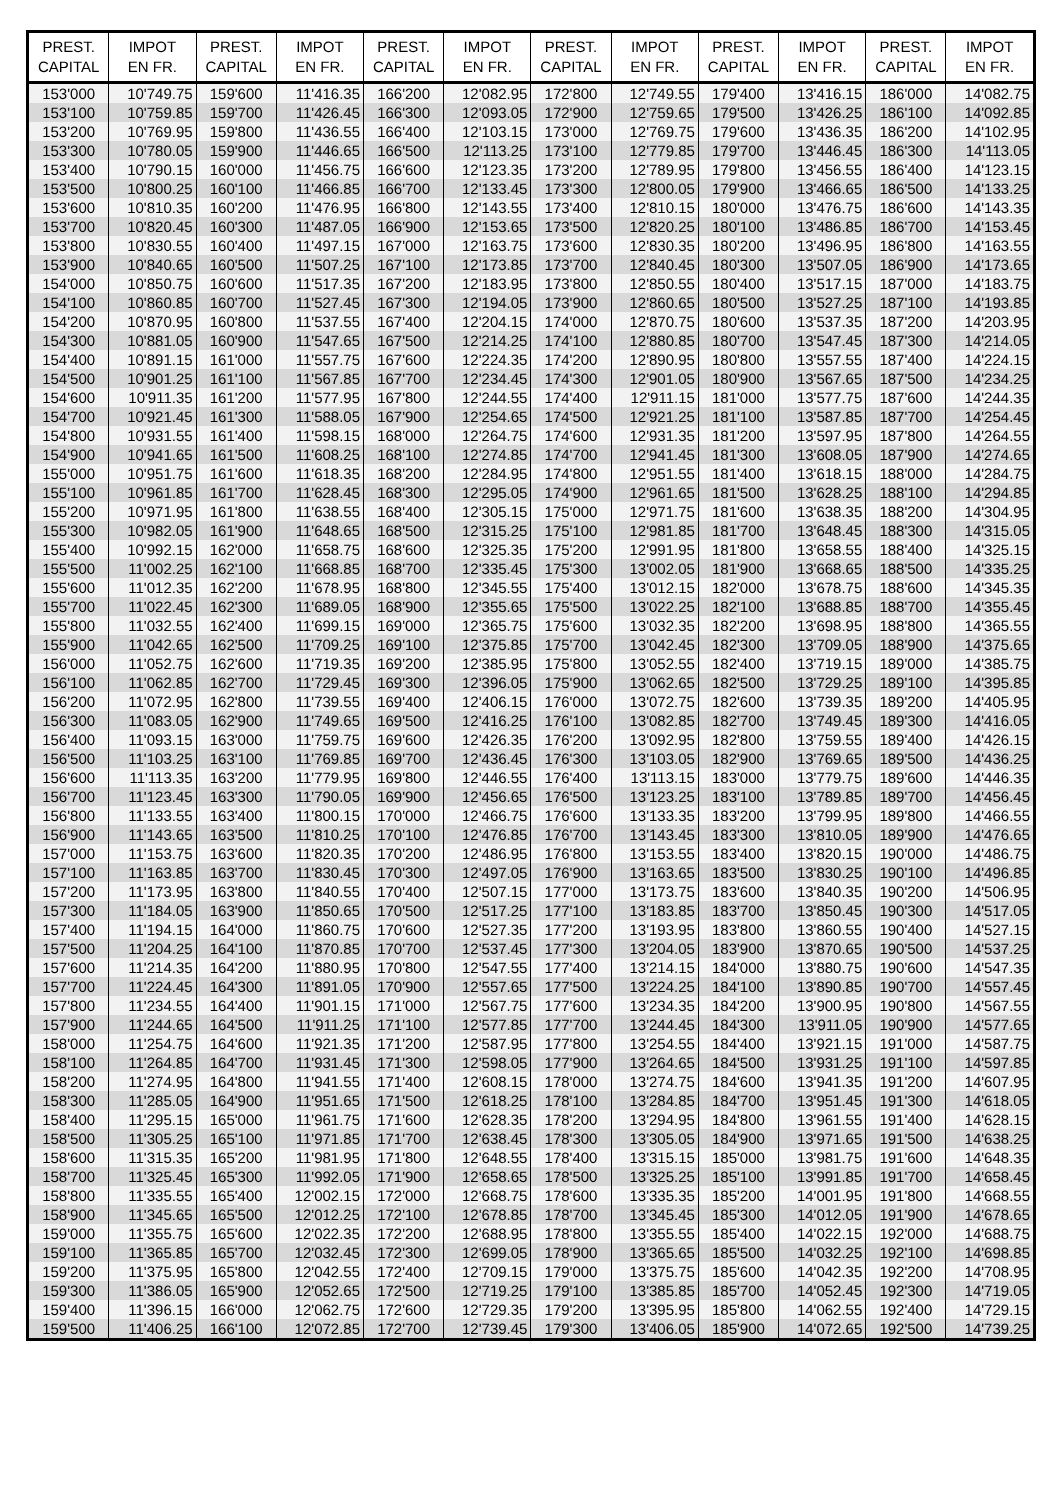| PREST. CAPITAL | IMPOT EN FR. | PREST. CAPITAL | IMPOT EN FR. | PREST. CAPITAL | IMPOT EN FR. | PREST. CAPITAL | IMPOT EN FR. | PREST. CAPITAL | IMPOT EN FR. | PREST. CAPITAL | IMPOT EN FR. |
| --- | --- | --- | --- | --- | --- | --- | --- | --- | --- | --- | --- |
| 153'000 | 10'749.75 | 159'600 | 11'416.35 | 166'200 | 12'082.95 | 172'800 | 12'749.55 | 179'400 | 13'416.15 | 186'000 | 14'082.75 |
| 153'100 | 10'759.85 | 159'700 | 11'426.45 | 166'300 | 12'093.05 | 172'900 | 12'759.65 | 179'500 | 13'426.25 | 186'100 | 14'092.85 |
| 153'200 | 10'769.95 | 159'800 | 11'436.55 | 166'400 | 12'103.15 | 173'000 | 12'769.75 | 179'600 | 13'436.35 | 186'200 | 14'102.95 |
| 153'300 | 10'780.05 | 159'900 | 11'446.65 | 166'500 | 12'113.25 | 173'100 | 12'779.85 | 179'700 | 13'446.45 | 186'300 | 14'113.05 |
| 153'400 | 10'790.15 | 160'000 | 11'456.75 | 166'600 | 12'123.35 | 173'200 | 12'789.95 | 179'800 | 13'456.55 | 186'400 | 14'123.15 |
| 153'500 | 10'800.25 | 160'100 | 11'466.85 | 166'700 | 12'133.45 | 173'300 | 12'800.05 | 179'900 | 13'466.65 | 186'500 | 14'133.25 |
| 153'600 | 10'810.35 | 160'200 | 11'476.95 | 166'800 | 12'143.55 | 173'400 | 12'810.15 | 180'000 | 13'476.75 | 186'600 | 14'143.35 |
| 153'700 | 10'820.45 | 160'300 | 11'487.05 | 166'900 | 12'153.65 | 173'500 | 12'820.25 | 180'100 | 13'486.85 | 186'700 | 14'153.45 |
| 153'800 | 10'830.55 | 160'400 | 11'497.15 | 167'000 | 12'163.75 | 173'600 | 12'830.35 | 180'200 | 13'496.95 | 186'800 | 14'163.55 |
| 153'900 | 10'840.65 | 160'500 | 11'507.25 | 167'100 | 12'173.85 | 173'700 | 12'840.45 | 180'300 | 13'507.05 | 186'900 | 14'173.65 |
| 154'000 | 10'850.75 | 160'600 | 11'517.35 | 167'200 | 12'183.95 | 173'800 | 12'850.55 | 180'400 | 13'517.15 | 187'000 | 14'183.75 |
| 154'100 | 10'860.85 | 160'700 | 11'527.45 | 167'300 | 12'194.05 | 173'900 | 12'860.65 | 180'500 | 13'527.25 | 187'100 | 14'193.85 |
| 154'200 | 10'870.95 | 160'800 | 11'537.55 | 167'400 | 12'204.15 | 174'000 | 12'870.75 | 180'600 | 13'537.35 | 187'200 | 14'203.95 |
| 154'300 | 10'881.05 | 160'900 | 11'547.65 | 167'500 | 12'214.25 | 174'100 | 12'880.85 | 180'700 | 13'547.45 | 187'300 | 14'214.05 |
| 154'400 | 10'891.15 | 161'000 | 11'557.75 | 167'600 | 12'224.35 | 174'200 | 12'890.95 | 180'800 | 13'557.55 | 187'400 | 14'224.15 |
| 154'500 | 10'901.25 | 161'100 | 11'567.85 | 167'700 | 12'234.45 | 174'300 | 12'901.05 | 180'900 | 13'567.65 | 187'500 | 14'234.25 |
| 154'600 | 10'911.35 | 161'200 | 11'577.95 | 167'800 | 12'244.55 | 174'400 | 12'911.15 | 181'000 | 13'577.75 | 187'600 | 14'244.35 |
| 154'700 | 10'921.45 | 161'300 | 11'588.05 | 167'900 | 12'254.65 | 174'500 | 12'921.25 | 181'100 | 13'587.85 | 187'700 | 14'254.45 |
| 154'800 | 10'931.55 | 161'400 | 11'598.15 | 168'000 | 12'264.75 | 174'600 | 12'931.35 | 181'200 | 13'597.95 | 187'800 | 14'264.55 |
| 154'900 | 10'941.65 | 161'500 | 11'608.25 | 168'100 | 12'274.85 | 174'700 | 12'941.45 | 181'300 | 13'608.05 | 187'900 | 14'274.65 |
| 155'000 | 10'951.75 | 161'600 | 11'618.35 | 168'200 | 12'284.95 | 174'800 | 12'951.55 | 181'400 | 13'618.15 | 188'000 | 14'284.75 |
| 155'100 | 10'961.85 | 161'700 | 11'628.45 | 168'300 | 12'295.05 | 174'900 | 12'961.65 | 181'500 | 13'628.25 | 188'100 | 14'294.85 |
| 155'200 | 10'971.95 | 161'800 | 11'638.55 | 168'400 | 12'305.15 | 175'000 | 12'971.75 | 181'600 | 13'638.35 | 188'200 | 14'304.95 |
| 155'300 | 10'982.05 | 161'900 | 11'648.65 | 168'500 | 12'315.25 | 175'100 | 12'981.85 | 181'700 | 13'648.45 | 188'300 | 14'315.05 |
| 155'400 | 10'992.15 | 162'000 | 11'658.75 | 168'600 | 12'325.35 | 175'200 | 12'991.95 | 181'800 | 13'658.55 | 188'400 | 14'325.15 |
| 155'500 | 11'002.25 | 162'100 | 11'668.85 | 168'700 | 12'335.45 | 175'300 | 13'002.05 | 181'900 | 13'668.65 | 188'500 | 14'335.25 |
| 155'600 | 11'012.35 | 162'200 | 11'678.95 | 168'800 | 12'345.55 | 175'400 | 13'012.15 | 182'000 | 13'678.75 | 188'600 | 14'345.35 |
| 155'700 | 11'022.45 | 162'300 | 11'689.05 | 168'900 | 12'355.65 | 175'500 | 13'022.25 | 182'100 | 13'688.85 | 188'700 | 14'355.45 |
| 155'800 | 11'032.55 | 162'400 | 11'699.15 | 169'000 | 12'365.75 | 175'600 | 13'032.35 | 182'200 | 13'698.95 | 188'800 | 14'365.55 |
| 155'900 | 11'042.65 | 162'500 | 11'709.25 | 169'100 | 12'375.85 | 175'700 | 13'042.45 | 182'300 | 13'709.05 | 188'900 | 14'375.65 |
| 156'000 | 11'052.75 | 162'600 | 11'719.35 | 169'200 | 12'385.95 | 175'800 | 13'052.55 | 182'400 | 13'719.15 | 189'000 | 14'385.75 |
| 156'100 | 11'062.85 | 162'700 | 11'729.45 | 169'300 | 12'396.05 | 175'900 | 13'062.65 | 182'500 | 13'729.25 | 189'100 | 14'395.85 |
| 156'200 | 11'072.95 | 162'800 | 11'739.55 | 169'400 | 12'406.15 | 176'000 | 13'072.75 | 182'600 | 13'739.35 | 189'200 | 14'405.95 |
| 156'300 | 11'083.05 | 162'900 | 11'749.65 | 169'500 | 12'416.25 | 176'100 | 13'082.85 | 182'700 | 13'749.45 | 189'300 | 14'416.05 |
| 156'400 | 11'093.15 | 163'000 | 11'759.75 | 169'600 | 12'426.35 | 176'200 | 13'092.95 | 182'800 | 13'759.55 | 189'400 | 14'426.15 |
| 156'500 | 11'103.25 | 163'100 | 11'769.85 | 169'700 | 12'436.45 | 176'300 | 13'103.05 | 182'900 | 13'769.65 | 189'500 | 14'436.25 |
| 156'600 | 11'113.35 | 163'200 | 11'779.95 | 169'800 | 12'446.55 | 176'400 | 13'113.15 | 183'000 | 13'779.75 | 189'600 | 14'446.35 |
| 156'700 | 11'123.45 | 163'300 | 11'790.05 | 169'900 | 12'456.65 | 176'500 | 13'123.25 | 183'100 | 13'789.85 | 189'700 | 14'456.45 |
| 156'800 | 11'133.55 | 163'400 | 11'800.15 | 170'000 | 12'466.75 | 176'600 | 13'133.35 | 183'200 | 13'799.95 | 189'800 | 14'466.55 |
| 156'900 | 11'143.65 | 163'500 | 11'810.25 | 170'100 | 12'476.85 | 176'700 | 13'143.45 | 183'300 | 13'810.05 | 189'900 | 14'476.65 |
| 157'000 | 11'153.75 | 163'600 | 11'820.35 | 170'200 | 12'486.95 | 176'800 | 13'153.55 | 183'400 | 13'820.15 | 190'000 | 14'486.75 |
| 157'100 | 11'163.85 | 163'700 | 11'830.45 | 170'300 | 12'497.05 | 176'900 | 13'163.65 | 183'500 | 13'830.25 | 190'100 | 14'496.85 |
| 157'200 | 11'173.95 | 163'800 | 11'840.55 | 170'400 | 12'507.15 | 177'000 | 13'173.75 | 183'600 | 13'840.35 | 190'200 | 14'506.95 |
| 157'300 | 11'184.05 | 163'900 | 11'850.65 | 170'500 | 12'517.25 | 177'100 | 13'183.85 | 183'700 | 13'850.45 | 190'300 | 14'517.05 |
| 157'400 | 11'194.15 | 164'000 | 11'860.75 | 170'600 | 12'527.35 | 177'200 | 13'193.95 | 183'800 | 13'860.55 | 190'400 | 14'527.15 |
| 157'500 | 11'204.25 | 164'100 | 11'870.85 | 170'700 | 12'537.45 | 177'300 | 13'204.05 | 183'900 | 13'870.65 | 190'500 | 14'537.25 |
| 157'600 | 11'214.35 | 164'200 | 11'880.95 | 170'800 | 12'547.55 | 177'400 | 13'214.15 | 184'000 | 13'880.75 | 190'600 | 14'547.35 |
| 157'700 | 11'224.45 | 164'300 | 11'891.05 | 170'900 | 12'557.65 | 177'500 | 13'224.25 | 184'100 | 13'890.85 | 190'700 | 14'557.45 |
| 157'800 | 11'234.55 | 164'400 | 11'901.15 | 171'000 | 12'567.75 | 177'600 | 13'234.35 | 184'200 | 13'900.95 | 190'800 | 14'567.55 |
| 157'900 | 11'244.65 | 164'500 | 11'911.25 | 171'100 | 12'577.85 | 177'700 | 13'244.45 | 184'300 | 13'911.05 | 190'900 | 14'577.65 |
| 158'000 | 11'254.75 | 164'600 | 11'921.35 | 171'200 | 12'587.95 | 177'800 | 13'254.55 | 184'400 | 13'921.15 | 191'000 | 14'587.75 |
| 158'100 | 11'264.85 | 164'700 | 11'931.45 | 171'300 | 12'598.05 | 177'900 | 13'264.65 | 184'500 | 13'931.25 | 191'100 | 14'597.85 |
| 158'200 | 11'274.95 | 164'800 | 11'941.55 | 171'400 | 12'608.15 | 178'000 | 13'274.75 | 184'600 | 13'941.35 | 191'200 | 14'607.95 |
| 158'300 | 11'285.05 | 164'900 | 11'951.65 | 171'500 | 12'618.25 | 178'100 | 13'284.85 | 184'700 | 13'951.45 | 191'300 | 14'618.05 |
| 158'400 | 11'295.15 | 165'000 | 11'961.75 | 171'600 | 12'628.35 | 178'200 | 13'294.95 | 184'800 | 13'961.55 | 191'400 | 14'628.15 |
| 158'500 | 11'305.25 | 165'100 | 11'971.85 | 171'700 | 12'638.45 | 178'300 | 13'305.05 | 184'900 | 13'971.65 | 191'500 | 14'638.25 |
| 158'600 | 11'315.35 | 165'200 | 11'981.95 | 171'800 | 12'648.55 | 178'400 | 13'315.15 | 185'000 | 13'981.75 | 191'600 | 14'648.35 |
| 158'700 | 11'325.45 | 165'300 | 11'992.05 | 171'900 | 12'658.65 | 178'500 | 13'325.25 | 185'100 | 13'991.85 | 191'700 | 14'658.45 |
| 158'800 | 11'335.55 | 165'400 | 12'002.15 | 172'000 | 12'668.75 | 178'600 | 13'335.35 | 185'200 | 14'001.95 | 191'800 | 14'668.55 |
| 158'900 | 11'345.65 | 165'500 | 12'012.25 | 172'100 | 12'678.85 | 178'700 | 13'345.45 | 185'300 | 14'012.05 | 191'900 | 14'678.65 |
| 159'000 | 11'355.75 | 165'600 | 12'022.35 | 172'200 | 12'688.95 | 178'800 | 13'355.55 | 185'400 | 14'022.15 | 192'000 | 14'688.75 |
| 159'100 | 11'365.85 | 165'700 | 12'032.45 | 172'300 | 12'699.05 | 178'900 | 13'365.65 | 185'500 | 14'032.25 | 192'100 | 14'698.85 |
| 159'200 | 11'375.95 | 165'800 | 12'042.55 | 172'400 | 12'709.15 | 179'000 | 13'375.75 | 185'600 | 14'042.35 | 192'200 | 14'708.95 |
| 159'300 | 11'386.05 | 165'900 | 12'052.65 | 172'500 | 12'719.25 | 179'100 | 13'385.85 | 185'700 | 14'052.45 | 192'300 | 14'719.05 |
| 159'400 | 11'396.15 | 166'000 | 12'062.75 | 172'600 | 12'729.35 | 179'200 | 13'395.95 | 185'800 | 14'062.55 | 192'400 | 14'729.15 |
| 159'500 | 11'406.25 | 166'100 | 12'072.85 | 172'700 | 12'739.45 | 179'300 | 13'406.05 | 185'900 | 14'072.65 | 192'500 | 14'739.25 |